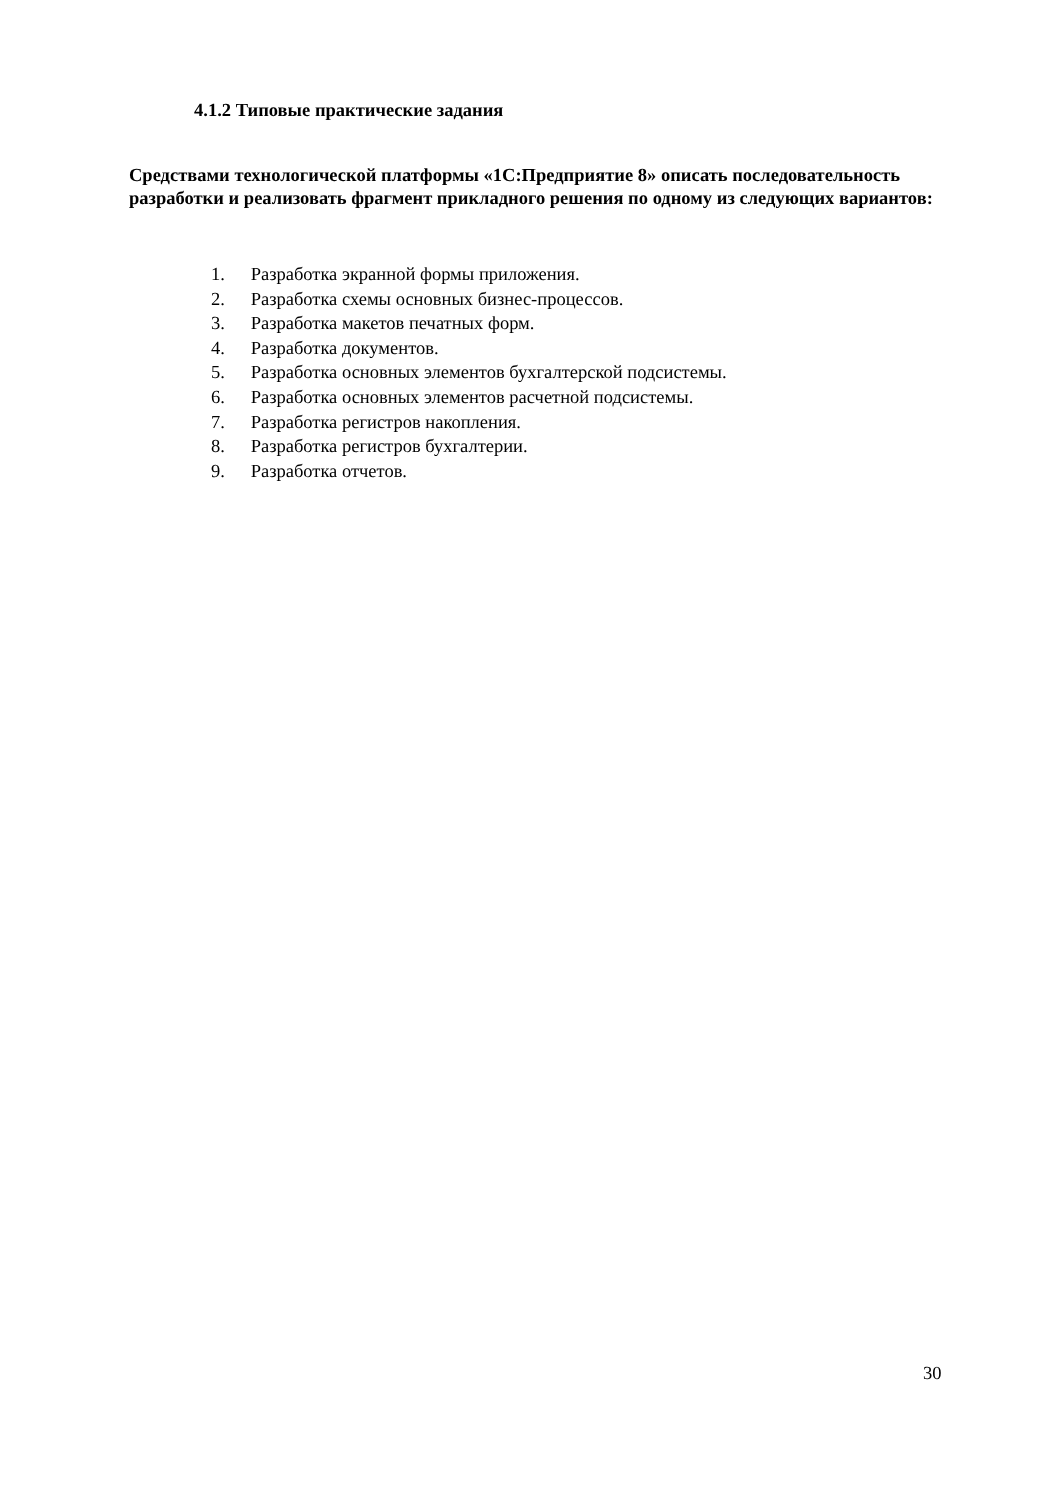4.1.2 Типовые практические задания
Средствами технологической платформы «1С:Предприятие 8» описать последовательность разработки и реализовать фрагмент прикладного решения по одному из следующих вариантов:
1. Разработка экранной формы приложения.
2. Разработка схемы основных бизнес-процессов.
3. Разработка макетов печатных форм.
4. Разработка документов.
5. Разработка основных элементов бухгалтерской подсистемы.
6. Разработка основных элементов расчетной подсистемы.
7. Разработка регистров накопления.
8. Разработка регистров бухгалтерии.
9. Разработка отчетов.
30